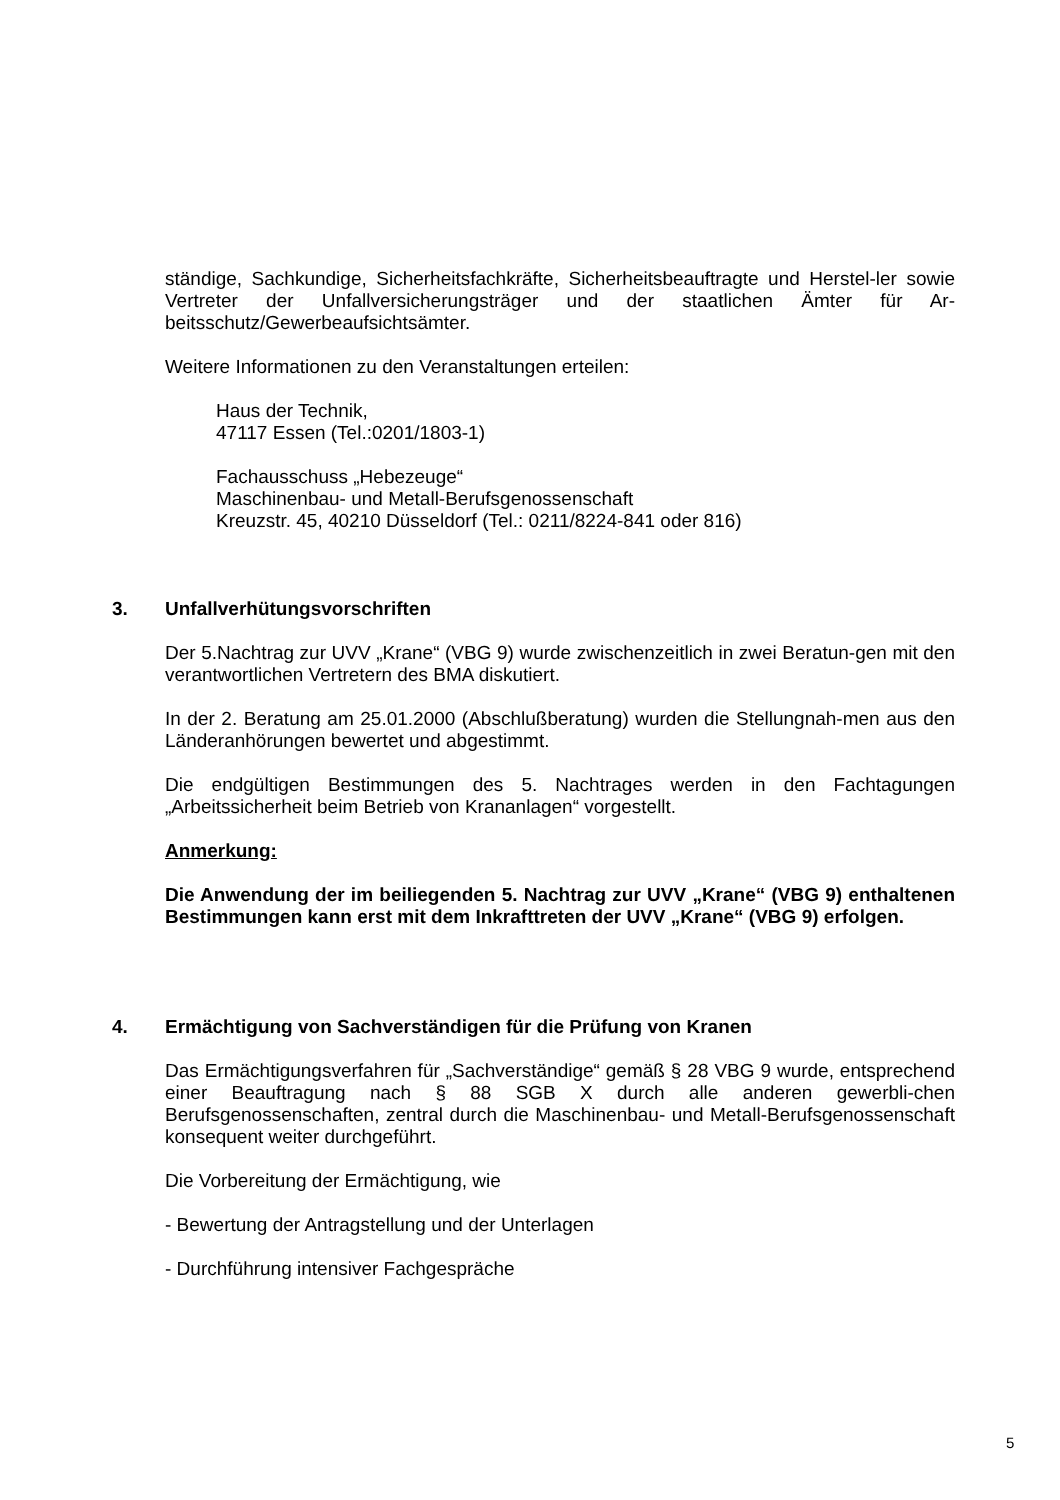ständige, Sachkundige, Sicherheitsfachkräfte, Sicherheitsbeauftragte und Herstel-ler sowie Vertreter der Unfallversicherungsträger und der staatlichen Ämter für Ar-beitsschutz/Gewerbeaufsichtsämter.
Weitere Informationen zu den Veranstaltungen erteilen:
Haus der Technik,
47117 Essen (Tel.:0201/1803-1)
Fachausschuss „Hebezeuge“
Maschinenbau- und Metall-Berufsgenossenschaft
Kreuzstr. 45, 40210 Düsseldorf (Tel.: 0211/8224-841 oder 816)
3. Unfallverhütungsvorschriften
Der 5.Nachtrag zur UVV „Krane“ (VBG 9) wurde zwischenzeitlich in zwei Beratun-gen mit den verantwortlichen Vertretern des BMA diskutiert.
In der 2. Beratung am 25.01.2000 (Abschlußberatung) wurden die Stellungnah-men aus den Länderanhörungen bewertet und abgestimmt.
Die endgültigen Bestimmungen des 5. Nachtrages werden in den Fachtagungen „Arbeitssicherheit beim Betrieb von Krananlagen“ vorgestellt.
Anmerkung:
Die Anwendung der im beiliegenden 5. Nachtrag zur UVV „Krane“ (VBG 9) enthaltenen Bestimmungen kann erst mit dem Inkrafttreten der UVV „Krane“ (VBG 9) erfolgen.
4. Ermächtigung von Sachverständigen für die Prüfung von Kranen
Das Ermächtigungsverfahren für „Sachverständige“ gemäß § 28 VBG 9 wurde, entsprechend einer Beauftragung nach § 88 SGB X durch alle anderen gewerbli-chen Berufsgenossenschaften, zentral durch die Maschinenbau- und Metall-Berufsgenossenschaft konsequent weiter durchgeführt.
Die Vorbereitung der Ermächtigung, wie
- Bewertung der Antragstellung und der Unterlagen
- Durchführung intensiver Fachgespräche
5